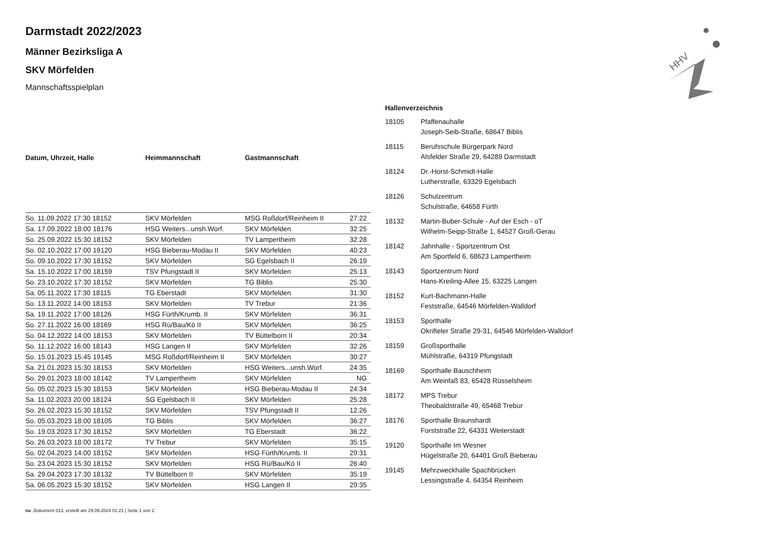HHV
Darmstadt 2022/2023
Männer Bezirksliga A
SKV Mörfelden
Mannschaftsspielplan
| Datum, Uhrzeit, Halle | Heimmannschaft | Gastmannschaft | |
| --- | --- | --- | --- |
| So. 11.09.2022 17:30 18152 | SKV Mörfelden | MSG Roßdorf/Reinheim II | 27:22 |
| Sa. 17.09.2022 18:00 18176 | HSG Weiters...unsh.Worf. | SKV Mörfelden | 32:25 |
| So. 25.09.2022 15:30 18152 | SKV Mörfelden | TV Lampertheim | 32:28 |
| So. 02.10.2022 17:00 19120 | HSG Bieberau-Modau II | SKV Mörfelden | 40:23 |
| So. 09.10.2022 17:30 18152 | SKV Mörfelden | SG Egelsbach II | 26:19 |
| Sa. 15.10.2022 17:00 18159 | TSV Pfungstadt II | SKV Mörfelden | 25:13 |
| So. 23.10.2022 17:30 18152 | SKV Mörfelden | TG Biblis | 25:30 |
| Sa. 05.11.2022 17:30 18115 | TG Eberstadt | SKV Mörfelden | 31:30 |
| So. 13.11.2022 14:00 18153 | SKV Mörfelden | TV Trebur | 21:36 |
| Sa. 19.11.2022 17:00 18126 | HSG Fürth/Krumb. II | SKV Mörfelden | 36:31 |
| So. 27.11.2022 16:00 18169 | HSG Rü/Bau/Kö II | SKV Mörfelden | 36:25 |
| So. 04.12.2022 14:00 18153 | SKV Mörfelden | TV Büttelborn II | 20:34 |
| So. 11.12.2022 16:00 18143 | HSG Langen II | SKV Mörfelden | 32:26 |
| So. 15.01.2023 15:45 19145 | MSG Roßdorf/Reinheim II | SKV Mörfelden | 30:27 |
| Sa. 21.01.2023 15:30 18153 | SKV Mörfelden | HSG Weiters...unsh.Worf. | 24:35 |
| So. 29.01.2023 18:00 18142 | TV Lampertheim | SKV Mörfelden | NG |
| So. 05.02.2023 15:30 18153 | SKV Mörfelden | HSG Bieberau-Modau II | 24:34 |
| Sa. 11.02.2023 20:00 18124 | SG Egelsbach II | SKV Mörfelden | 25:28 |
| So. 26.02.2023 15:30 18152 | SKV Mörfelden | TSV Pfungstadt II | 12:26 |
| So. 05.03.2023 18:00 18105 | TG Biblis | SKV Mörfelden | 36:27 |
| So. 19.03.2023 17:30 18152 | SKV Mörfelden | TG Eberstadt | 36:22 |
| So. 26.03.2023 18:00 18172 | TV Trebur | SKV Mörfelden | 35:15 |
| So. 02.04.2023 14:00 18152 | SKV Mörfelden | HSG Fürth/Krumb. II | 29:31 |
| So. 23.04.2023 15:30 18152 | SKV Mörfelden | HSG Rü/Bau/Kö II | 26:40 |
| Sa. 29.04.2023 17:30 18132 | TV Büttelborn II | SKV Mörfelden | 35:19 |
| Sa. 06.05.2023 15:30 18152 | SKV Mörfelden | HSG Langen II | 29:35 |
Hallenverzeichnis
| 18105 | Pfaffenauhalle Joseph-Seib-Straße, 68647 Biblis |
| 18115 | Berufsschule Bürgerpark Nord Alsfelder Straße 29, 64289 Darmstadt |
| 18124 | Dr.-Horst-Schmidt-Halle Lutherstraße, 63329 Egelsbach |
| 18126 | Schulzentrum Schulstraße, 64658 Fürth |
| 18132 | Martin-Buber-Schule - Auf der Esch - oT Wilhelm-Seipp-Straße 1, 64527 Groß-Gerau |
| 18142 | Jahnhalle - Sportzentrum Ost Am Sportfeld 6, 68623 Lampertheim |
| 18143 | Sportzentrum Nord Hans-Kreiling-Allee 15, 63225 Langen |
| 18152 | Kurt-Bachmann-Halle Feststraße, 64546 Mörfelden-Walldorf |
| 18153 | Sporthalle Okrifteler Straße 29-31, 64546 Mörfelden-Walldorf |
| 18159 | Großsporthalle Mühlstraße, 64319 Pfungstadt |
| 18169 | Sporthalle Bauschheim Am Weinfaß 83, 65428 Rüsselsheim |
| 18172 | MPS Trebur Theobaldstraße 49, 65468 Trebur |
| 18176 | Sporthalle Braunshardt Forststraße 22, 64331 Weiterstadt |
| 19120 | Sporthalle Im Wesner Hügelstraße 20, 64401 Groß Bieberau |
| 19145 | Mehrzweckhalle Spachbrücken Lessingstraße 4, 64354 Reinheim |
nu .Dokument 013, erstellt am 29.09.2024 01:21 | Seite 1 von 2